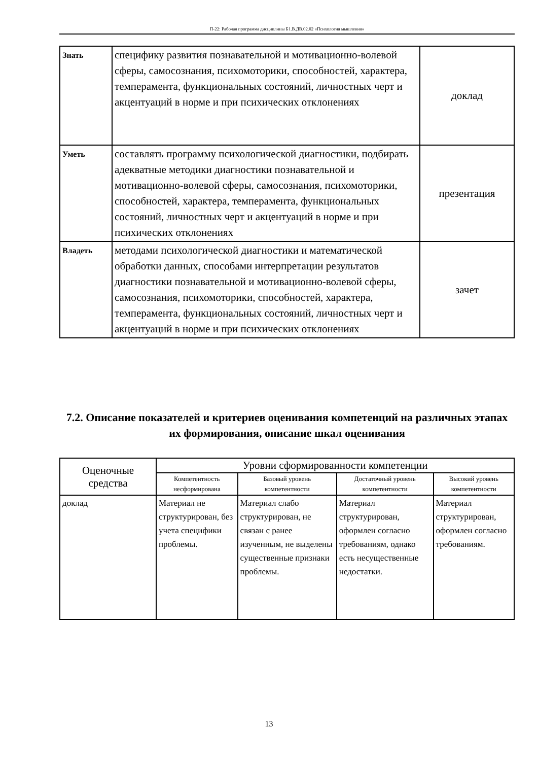П-22: Рабочая программа дисциплины Б1.В.ДВ.02.02 «Психология мышления»
| Знать | специфику развития познавательной и мотивационно-волевой сферы, самосознания, психомоторики, способностей, характера, темперамента, функциональных состояний, личностных черт и акцентуаций в норме и при психических отклонениях | доклад |
| Уметь | составлять программу психологической диагностики, подбирать адекватные методики диагностики познавательной и мотивационно-волевой сферы, самосознания, психомоторики, способностей, характера, темперамента, функциональных состояний, личностных черт и акцентуаций в норме и при психических отклонениях | презентация |
| Владеть | методами психологической диагностики и математической обработки данных, способами интерпретации результатов диагностики познавательной и мотивационно-волевой сферы, самосознания, психомоторики, способностей, характера, темперамента, функциональных состояний, личностных черт и акцентуаций в норме и при психических отклонениях | зачет |
7.2. Описание показателей и критериев оценивания компетенций на различных этапах их формирования, описание шкал оценивания
| Оценочные средства | Уровни сформированности компетенции | | | |
| --- | --- | --- | --- | --- |
| | Компетентность несформирована | Базовый уровень компетентности | Достаточный уровень компетентности | Высокий уровень компетентности |
| доклад | Материал не структурирован, без учета специфики проблемы. | Материал слабо структурирован, не связан с ранее изученным, не выделены существенные признаки проблемы. | Материал структурирован, оформлен согласно требованиям, однако есть несущественные недостатки. | Материал структурирован, оформлен согласно требованиям. |
13